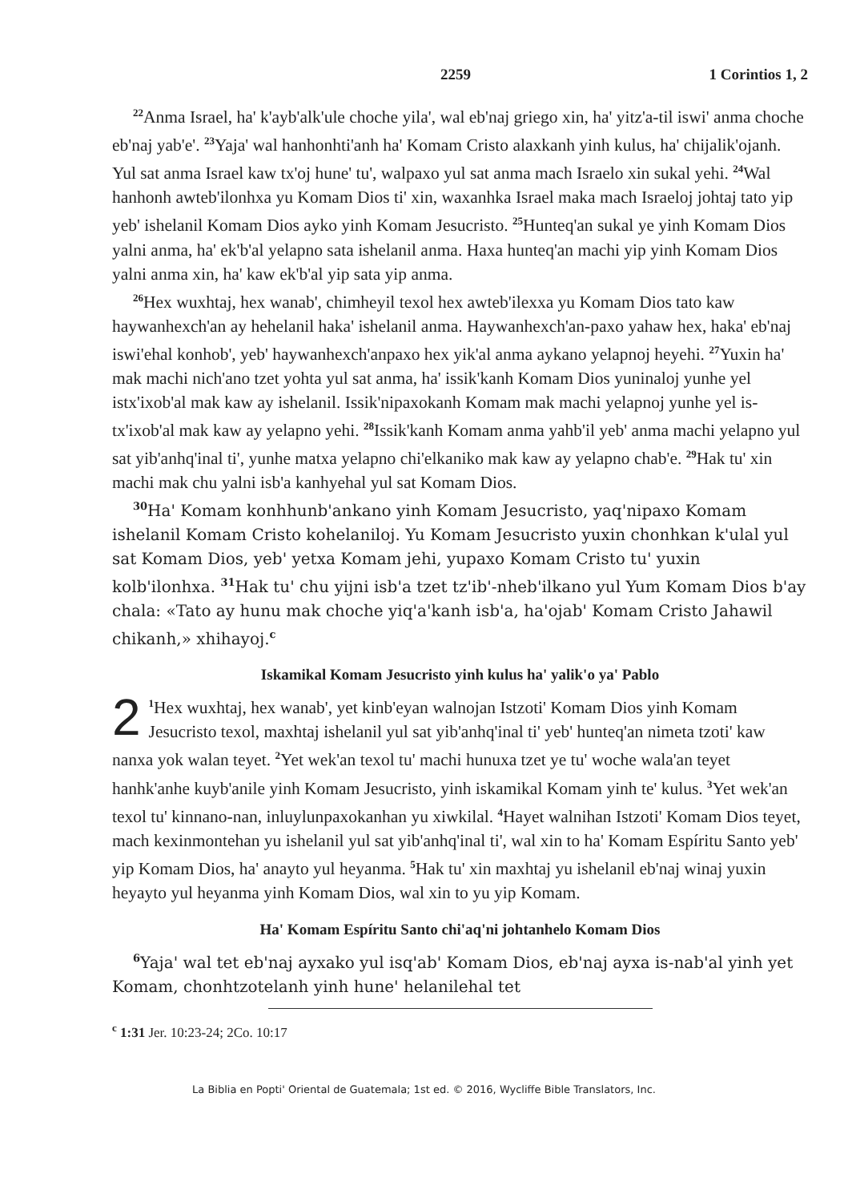2259 1 Corintios 1, 2
<sup>22</sup> Anma Israel, ha' k'ayb'alk'ule choche yila', wal eb'naj griego xin, ha' yitz'a-til iswi' anma choche eb'naj yab'e'. <sup>23</sup>Yaja' wal hanhonhti'anh ha' Komam Cristo alaxkanh yinh kulus, ha' chijalik'ojanh. Yul sat anma Israel kaw tx'oj hune' tu', walpaxo yul sat anma mach Israelo xin sukal yehi. <sup>24</sup>Wal hanhonh awteb'ilonhxa yu Komam Dios ti' xin, waxanhka Israel maka mach Israeloj johtaj tato yip yeb' ishelanil Komam Dios ayko yinh Komam Jesucristo. <sup>25</sup>Hunteq'an sukal ye yinh Komam Dios yalni anma, ha' ek'b'al yelapno sata ishelanil anma. Haxa hunteq'an machi yip yinh Komam Dios yalni anma xin, ha' kaw ek'b'al yip sata yip anma.
<sup>26</sup> Hex wuxhtaj, hex wanab', chimheyil texol hex awteb'ilexxa yu Komam Dios tato kaw haywanhexch'an ay hehelanil haka' ishelanil anma. Haywanhexch'an-paxo yahaw hex, haka' eb'naj iswi'ehal konhob', yeb' haywanhexch'anpaxo hex yik'al anma aykano yelapnoj heyehi. <sup>27</sup>Yuxin ha' mak machi nich'ano tzet yohta yul sat anma, ha' issik'kanh Komam Dios yuninaloj yunhe yel istx'ixob'al mak kaw ay ishelanil. Issik'nipaxokanh Komam mak machi yelapnoj yunhe yel is-tx'ixob'al mak kaw ay yelapno yehi. <sup>28</sup>Issik'kanh Komam anma yahb'il yeb' anma machi yelapno yul sat yib'anhq'inal ti', yunhe matxa yelapno chi'elkaniko mak kaw ay yelapno chab'e. <sup>29</sup>Hak tu' xin machi mak chu yalni isb'a kanhyehal yul sat Komam Dios.
<sup>30</sup> Ha' Komam konhhunb'ankano yinh Komam Jesucristo, yaq'nipaxo Komam ishelanil Komam Cristo kohelaniloj. Yu Komam Jesucristo yuxin chonhkan k'ulal yul sat Komam Dios, yeb' yetxa Komam jehi, yupaxo Komam Cristo tu' yuxin kolb'ilonhxa. <sup>31</sup>Hak tu' chu yijni isb'a tzet tz'ib'-nheb'ilkano yul Yum Komam Dios b'ay chala: «Tato ay hunu mak choche yiq'a'kanh isb'a, ha'ojab' Komam Cristo Jahawil chikanh,» xhihayoj.<sup>c</sup>
Iskamikal Komam Jesucristo yinh kulus ha' yalik'o ya' Pablo
2<sup>1</sup>Hex wuxhtaj, hex wanab', yet kinb'eyan walnojan Istzoti' Komam Dios yinh Komam Jesucristo texol, maxhtaj ishelanil yul sat yib'anhq'inal ti' yeb' hunteq'an nimeta tzoti' kaw nanxa yok walan teyet. <sup>2</sup>Yet wek'an texol tu' machi hunuxa tzet ye tu' woche wala'an teyet hanhk'anhe kuyb'anile yinh Komam Jesucristo, yinh iskamikal Komam yinh te' kulus. <sup>3</sup>Yet wek'an texol tu' kinnano-nan, inluylunpaxokanhan yu xiwkilal. <sup>4</sup>Hayet walnihan Istzoti' Komam Dios teyet, mach kexinmontehan yu ishelanil yul sat yib'anhq'inal ti', wal xin to ha' Komam Espíritu Santo yeb' yip Komam Dios, ha' anayto yul heyanma. <sup>5</sup>Hak tu' xin maxhtaj yu ishelanil eb'naj winaj yuxin heyayto yul heyanma yinh Komam Dios, wal xin to yu yip Komam.
Ha' Komam Espíritu Santo chi'aq'ni johtanhelo Komam Dios
<sup>6</sup> Yaja' wal tet eb'naj ayxako yul isq'ab' Komam Dios, eb'naj ayxa is-nab'al yinh yet Komam, chonhtzotelanh yinh hune' helanilehal tet
<sup>c</sup> 1:31 Jer. 10:23-24; 2Co. 10:17
La Biblia en Popti' Oriental de Guatemala; 1st ed. © 2016, Wycliffe Bible Translators, Inc.